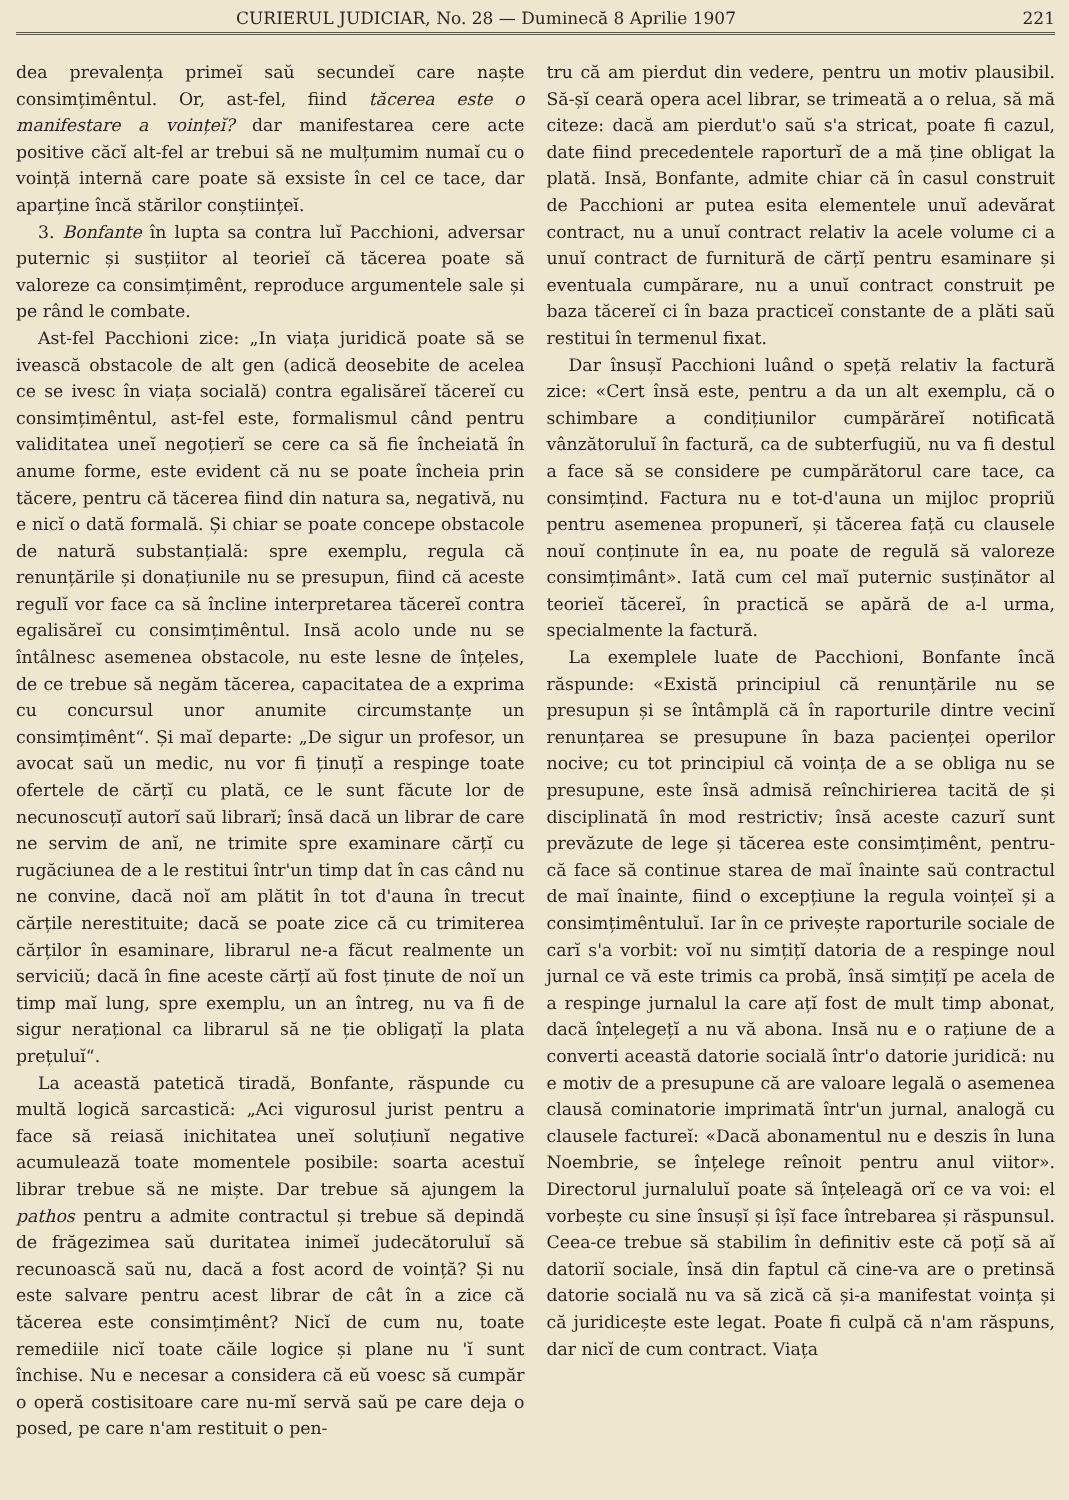CURIERUL JUDICIAR, No. 28 — Duminecă 8 Aprilie 1907 221
dea prevalența primeĭ saŭ secundeĭ care naște consimțimêntul. Or, ast-fel, fiind tăcerea este o manifestare a voințeĭ? dar manifestarea cere acte positive căcĭ alt-fel ar trebui să ne mulțumim numaĭ cu o voință internă care poate să exsiste în cel ce tace, dar aparține încă stărilor conștiințeĭ.
3. Bonfante în lupta sa contra luĭ Pacchioni, adversar puternic și susțiitor al teorieĭ că tăcerea poate să valoreze ca consimțimênt, reproduce argumentele sale și pe rând le combate.
Ast-fel Pacchioni zice: „In viața juridică poate să se ivească obstacole de alt gen (adică deosebite de acelea ce se ivesc în viața socială) contra egalisăreĭ tăcereĭ cu consimțimêntul, ast-fel este, formalismul când pentru validitatea uneĭ negoțierĭ se cere ca să fie încheiată în anume forme, este evident că nu se poate încheia prin tăcere, pentru că tăcerea fiind din natura sa, negativă, nu e nicĭ o dată formală. Și chiar se poate concepe obstacole de natură substanțială: spre exemplu, regula că renunțările și donațiunile nu se presupun, fiind că aceste regulĭ vor face ca să încline interpretarea tăcereĭ contra egalisăreĭ cu consimțimêntul. Insă acolo unde nu se întâlnesc asemenea obstacole, nu este lesne de înțeles, de ce trebue să negăm tăcerea, capacitatea de a exprima cu concursul unor anumite circumstanțe un consimțimênt“. Și maĭ departe: „De sigur un profesor, un avocat saŭ un medic, nu vor fi ținuțĭ a respinge toate ofertele de cărțĭ cu plată, ce le sunt făcute lor de necunoscuțĭ autorĭ saŭ librarĭ; însă dacă un librar de care ne servim de anĭ, ne trimite spre examinare cărțĭ cu rugăciunea de a le restitui într'un timp dat în cas când nu ne convine, dacă noĭ am plătit în tot d'auna în trecut cărțile nerestituite; dacă se poate zice că cu trimiterea cărților în esaminare, librarul ne-a făcut realmente un serviciŭ; dacă în fine aceste cărțĭ aŭ fost ținute de noĭ un timp maĭ lung, spre exemplu, un an întreg, nu va fi de sigur nerațional ca librarul să ne ție obligațĭ la plata prețuluĭ“.
La această patetică tiradă, Bonfante, răspunde cu multă logică sarcastică: „Aci vigurosul jurist pentru a face să reiasă inichitatea uneĭ soluțiunĭ negative acumulează toate momentele posibile: soarta acestuĭ librar trebue să ne miște. Dar trebue să ajungem la pathos pentru a admite contractul și trebue să depindă de frăgezimea saŭ duritatea inimeĭ judecătoruluĭ să recunoască saŭ nu, dacă a fost acord de voință? Și nu este salvare pentru acest librar de cât în a zice că tăcerea este consimțimênt? Nicĭ de cum nu, toate remediile nicĭ toate căile logice și plane nu 'ĭ sunt închise. Nu e necesar a considera că eŭ voesc să cumpăr o operă costisitoare care nu-mĭ servă saŭ pe care deja o posed, pe care n'am restituit o pen-
tru că am pierdut din vedere, pentru un motiv plausibil. Să-șĭ ceară opera acel librar, se trimeată a o relua, să mă citeze: dacă am pierdut'o saŭ s'a stricat, poate fi cazul, date fiind precedentele raporturĭ de a mă ține obligat la plată. Insă, Bonfante, admite chiar că în casul construit de Pacchioni ar putea esita elementele unuĭ adevărat contract, nu a unuĭ contract relativ la acele volume ci a unuĭ contract de furnitură de cărțĭ pentru esaminare și eventuala cumpărare, nu a unuĭ contract construit pe baza tăcereĭ ci în baza practiceĭ constante de a plăti saŭ restitui în termenul fixat.
Dar însușĭ Pacchioni luând o speță relativ la factură zice: «Cert însă este, pentru a da un alt exemplu, că o schimbare a condițiunilor cumpărăreĭ notificată vânzătoruluĭ în factură, ca de subterfugiŭ, nu va fi destul a face să se considere pe cumpărătorul care tace, ca consimțind. Factura nu e tot-d'auna un mijloc propriŭ pentru asemenea propunerĭ, și tăcerea față cu clausele nouĭ conținute în ea, nu poate de regulă să valoreze consimțimânt». Iată cum cel maĭ puternic susținător al teorieĭ tăcereĭ, în practică se apără de a-l urma, specialmente la factură.
La exemplele luate de Pacchioni, Bonfante încă răspunde: «Există principiul că renunțările nu se presupun și se întâmplă că în raporturile dintre vecinĭ renunțarea se presupune în baza pacienței operilor nocive; cu tot principiul că voința de a se obliga nu se presupune, este însă admisă reînchirierea tacită de și disciplinată în mod restrictiv; însă aceste cazurĭ sunt prevăzute de lege și tăcerea este consimțimênt, pentru-că face să continue starea de maĭ înainte saŭ contractul de maĭ înainte, fiind o excepțiune la regula voințeĭ și a consimțimêntuluĭ. Iar în ce privește raporturile sociale de carĭ s'a vorbit: voĭ nu simțițĭ datoria de a respinge noul jurnal ce vă este trimis ca probă, însă simțițĭ pe acela de a respinge jurnalul la care ațĭ fost de mult timp abonat, dacă înțelegețĭ a nu vă abona. Insă nu e o rațiune de a converti această datorie socială într'o datorie juridică: nu e motiv de a presupune că are valoare legală o asemenea clausă cominatorie imprimată într'un jurnal, analogă cu clausele factureĭ: «Dacă abonamentul nu e deszis în luna Noembrie, se înțelege reînoit pentru anul viitor». Directorul jurnaluluĭ poate să înțeleagă orĭ ce va voi: el vorbește cu sine însușĭ și îșĭ face întrebarea și răspunsul. Ceea-ce trebue să stabilim în definitiv este că poțĭ să aĭ datoriĭ sociale, însă din faptul că cine-va are o pretinsă datorie socială nu va să zică că și-a manifestat voința și că juridicește este legat. Poate fi culpă că n'am răspuns, dar nicĭ de cum contract. Viața